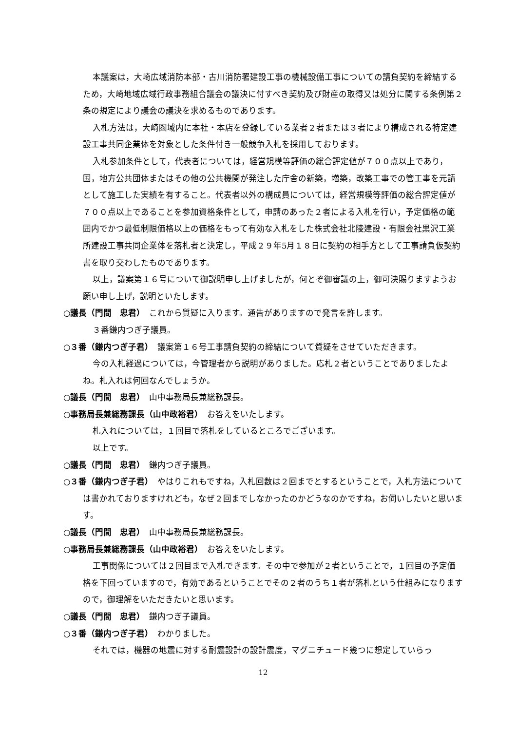本議案は，大崎広域消防本部・古川消防署建設工事の機械設備工事についての請負契約を締結するため，大崎地域広域行政事務組合議会の議決に付すべき契約及び財産の取得又は処分に関する条例第２条の規定により議会の議決を求めるものであります。
入札方法は，大崎圏域内に本社・本店を登録している業者２者または３者により構成される特定建設工事共同企業体を対象とした条件付き一般競争入札を採用しております。
入札参加条件として，代表者については，経営規模等評価の総合評定値が７００点以上であり，国，地方公共団体またはその他の公共機関が発注した庁舎の新築，増築，改築工事での管工事を元請として施工した実績を有すること。代表者以外の構成員については，経営規模等評価の総合評定値が７００点以上であることを参加資格条件として，申請のあった２者による入札を行い，予定価格の範囲内でかつ最低制限価格以上の価格をもって有効な入札をした株式会社北陵建設・有限会社黒沢工業所建設工事共同企業体を落札者と決定し，平成２９年5月１８日に契約の相手方として工事請負仮契約書を取り交わしたものであります。
以上，議案第１６号について御説明申し上げましたが，何とぞ御審議の上，御可決賜りますようお願い申し上げ，説明といたします。
○議長（門間　忠君）　これから質疑に入ります。通告がありますので発言を許します。
３番鎌内つぎ子議員。
○３番（鎌内つぎ子君）　議案第１６号工事請負契約の締結について質疑をさせていただきます。
今の入札経過については，今管理者から説明がありました。応札２者ということでありましたよね。札入れは何回なんでしょうか。
○議長（門間　忠君）　山中事務局長兼総務課長。
○事務局長兼総務課長（山中政裕君）　お答えをいたします。
札入れについては，１回目で落札をしているところでございます。
以上です。
○議長（門間　忠君）　鎌内つぎ子議員。
○３番（鎌内つぎ子君）　やはりこれもですね，入札回数は２回までとするということで，入札方法については書かれておりますけれども，なぜ２回までしなかったのかどうなのかですね，お伺いしたいと思います。
○議長（門間　忠君）　山中事務局長兼総務課長。
○事務局長兼総務課長（山中政裕君）　お答えをいたします。
工事関係については２回目まで入札できます。その中で参加が２者ということで，１回目の予定価格を下回っていますので，有効であるということでその２者のうち１者が落札という仕組みになりますので，御理解をいただきたいと思います。
○議長（門間　忠君）　鎌内つぎ子議員。
○３番（鎌内つぎ子君）　わかりました。
それでは，機器の地震に対する耐震設計の設計震度，マグニチュード幾つに想定していらっ
12